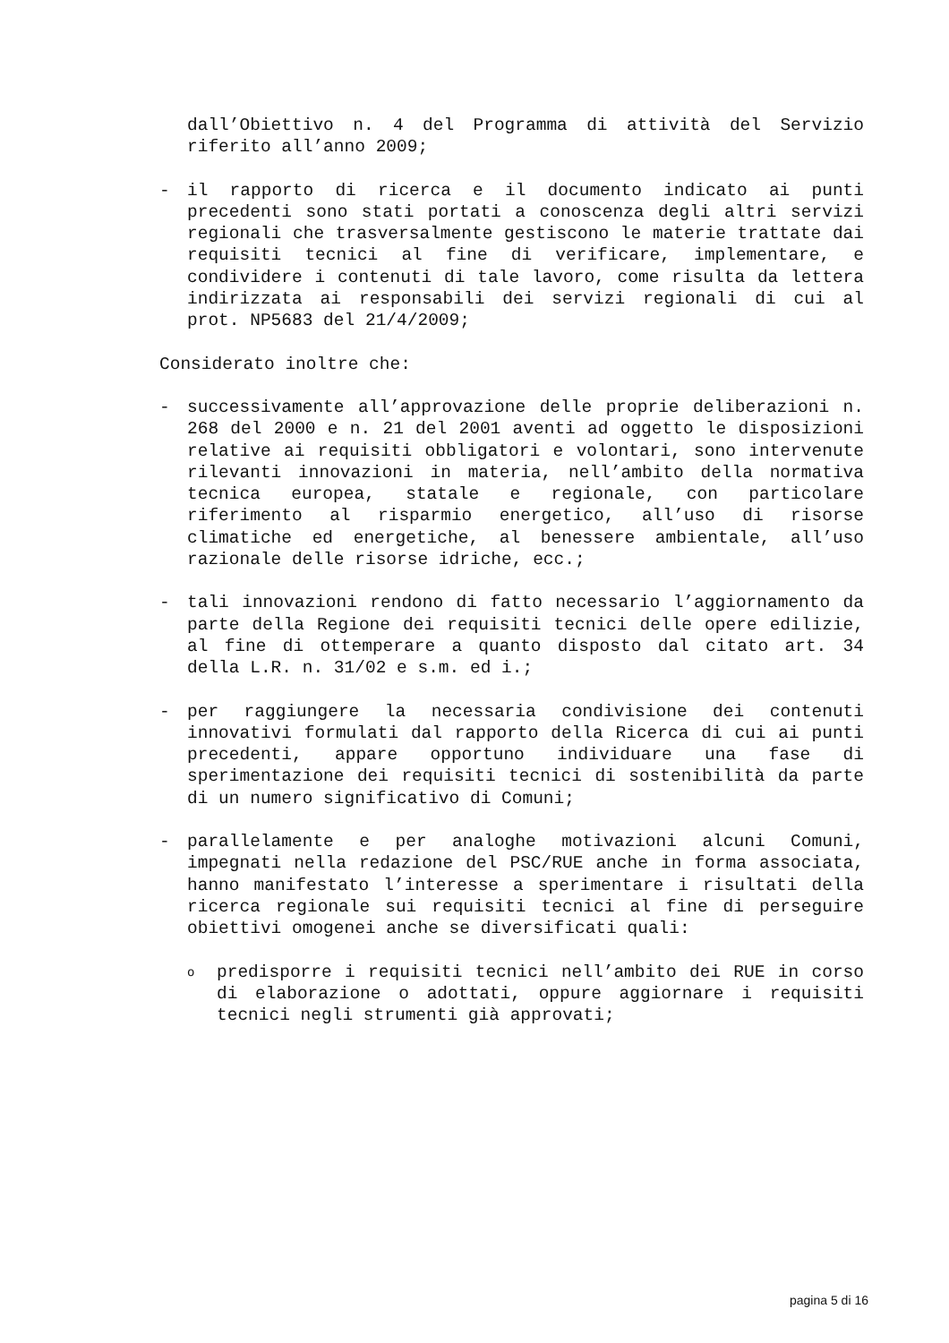dall’Obiettivo n. 4 del Programma di attività del Servizio riferito all’anno 2009;
- il rapporto di ricerca e il documento indicato ai punti precedenti sono stati portati a conoscenza degli altri servizi regionali che trasversalmente gestiscono le materie trattate dai requisiti tecnici al fine di verificare, implementare, e condividere i contenuti di tale lavoro, come risulta da lettera indirizzata ai responsabili dei servizi regionali di cui al prot. NP5683 del 21/4/2009;
Considerato inoltre che:
- successivamente all’approvazione delle proprie deliberazioni n. 268 del 2000 e n. 21 del 2001 aventi ad oggetto le disposizioni relative ai requisiti obbligatori e volontari, sono intervenute rilevanti innovazioni in materia, nell’ambito della normativa tecnica europea, statale e regionale, con particolare riferimento al risparmio energetico, all’uso di risorse climatiche ed energetiche, al benessere ambientale, all’uso razionale delle risorse idriche, ecc.;
- tali innovazioni rendono di fatto necessario l’aggiornamento da parte della Regione dei requisiti tecnici delle opere edilizie, al fine di ottemperare a quanto disposto dal citato art. 34 della L.R. n. 31/02 e s.m. ed i.;
- per raggiungere la necessaria condivisione dei contenuti innovativi formulati dal rapporto della Ricerca di cui ai punti precedenti, appare opportuno individuare una fase di sperimentazione dei requisiti tecnici di sostenibilità da parte di un numero significativo di Comuni;
- parallelamente e per analoghe motivazioni alcuni Comuni, impegnati nella redazione del PSC/RUE anche in forma associata, hanno manifestato l’interesse a sperimentare i risultati della ricerca regionale sui requisiti tecnici al fine di perseguire obiettivi omogenei anche se diversificati quali:
opredisporre i requisiti tecnici nell’ambito dei RUE in corso di elaborazione o adottati, oppure aggiornare i requisiti tecnici negli strumenti già approvati;
pagina 5 di 16